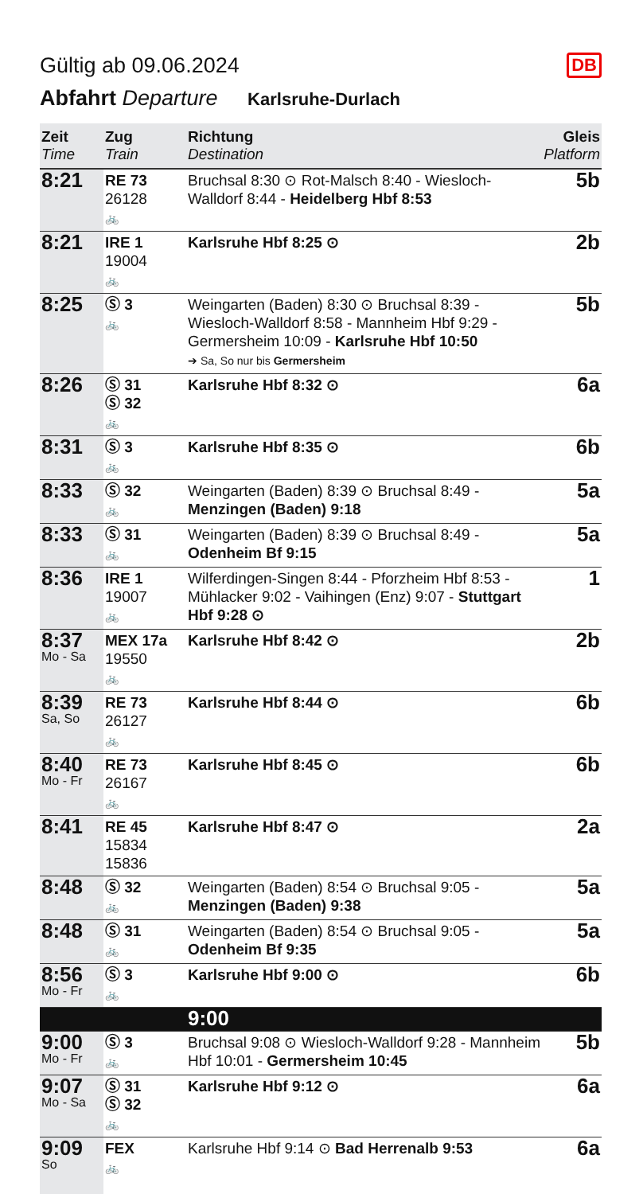Gültig ab 09.06.2024
DB
Abfahrt Departure Karlsruhe-Durlach
| Zeit Time | Zug Train | Richtung Destination | Gleis Platform |
| --- | --- | --- | --- |
| 8:21 | RE 73 26128 🚲 | Bruchsal 8:30 ⊙ Rot-Malsch 8:40 - Wiesloch-Walldorf 8:44 - Heidelberg Hbf 8:53 | 5b |
| 8:21 | IRE 1 19004 🚲 | Karlsruhe Hbf 8:25 ⊙ | 2b |
| 8:25 | Ⓢ 3 🚲 | Weingarten (Baden) 8:30 ⊙ Bruchsal 8:39 - Wiesloch-Walldorf 8:58 - Mannheim Hbf 9:29 - Germersheim 10:09 - Karlsruhe Hbf 10:50 ➔ Sa, So nur bis Germersheim | 5b |
| 8:26 | Ⓢ 31 Ⓢ 32 🚲 | Karlsruhe Hbf 8:32 ⊙ | 6a |
| 8:31 | Ⓢ 3 🚲 | Karlsruhe Hbf 8:35 ⊙ | 6b |
| 8:33 | Ⓢ 32 🚲 | Weingarten (Baden) 8:39 ⊙ Bruchsal 8:49 - Menzingen (Baden) 9:18 | 5a |
| 8:33 | Ⓢ 31 🚲 | Weingarten (Baden) 8:39 ⊙ Bruchsal 8:49 - Odenheim Bf 9:15 | 5a |
| 8:36 | IRE 1 19007 🚲 | Wilferdingen-Singen 8:44 - Pforzheim Hbf 8:53 - Mühlacker 9:02 - Vaihingen (Enz) 9:07 - Stuttgart Hbf 9:28 ⊙ | 1 |
| 8:37 Mo - Sa | MEX 17a 19550 🚲 | Karlsruhe Hbf 8:42 ⊙ | 2b |
| 8:39 Sa, So | RE 73 26127 🚲 | Karlsruhe Hbf 8:44 ⊙ | 6b |
| 8:40 Mo - Fr | RE 73 26167 🚲 | Karlsruhe Hbf 8:45 ⊙ | 6b |
| 8:41 | RE 45 15834 15836 | Karlsruhe Hbf 8:47 ⊙ | 2a |
| 8:48 | Ⓢ 32 🚲 | Weingarten (Baden) 8:54 ⊙ Bruchsal 9:05 - Menzingen (Baden) 9:38 | 5a |
| 8:48 | Ⓢ 31 🚲 | Weingarten (Baden) 8:54 ⊙ Bruchsal 9:05 - Odenheim Bf 9:35 | 5a |
| 8:56 Mo - Fr | Ⓢ 3 🚲 | Karlsruhe Hbf 9:00 ⊙ | 6b |
| | | 9:00 | |
| 9:00 Mo - Fr | Ⓢ 3 🚲 | Bruchsal 9:08 ⊙ Wiesloch-Walldorf 9:28 - Mannheim Hbf 10:01 - Germersheim 10:45 | 5b |
| 9:07 Mo - Sa | Ⓢ 31 Ⓢ 32 🚲 | Karlsruhe Hbf 9:12 ⊙ | 6a |
| 9:09 So | FEX 🚲 | Karlsruhe Hbf 9:14 ⊙ Bad Herrenalb 9:53 | 6a |